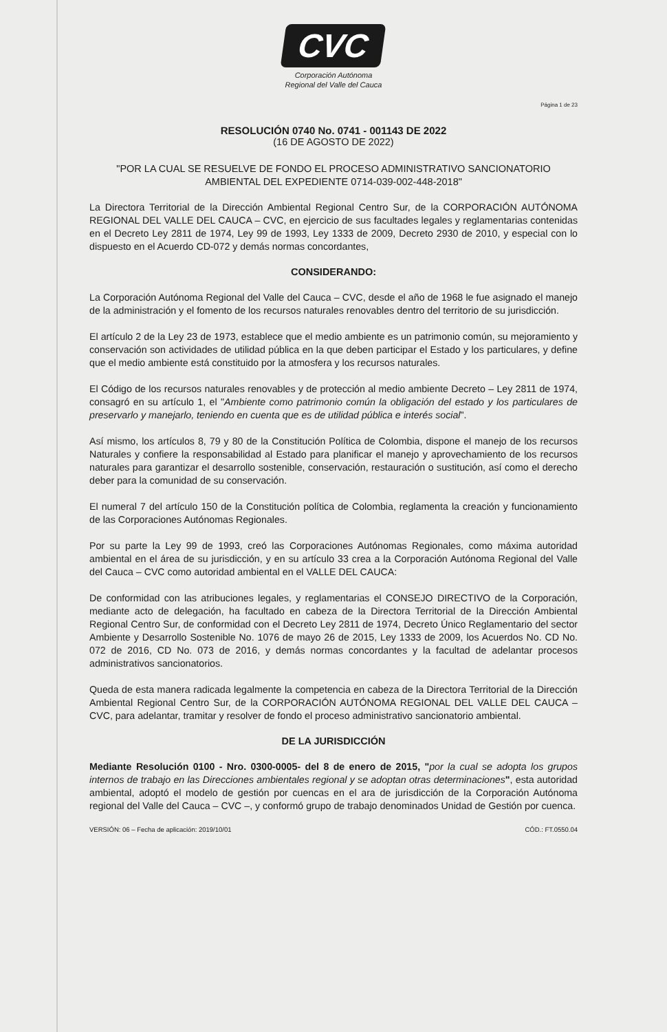CVC
Corporación Autónoma
Regional del Valle del Cauca
Página 1 de 23
RESOLUCIÓN 0740 No. 0741 - 001143 DE 2022
(16 DE AGOSTO DE 2022)
"POR LA CUAL SE RESUELVE DE FONDO EL PROCESO ADMINISTRATIVO SANCIONATORIO AMBIENTAL DEL EXPEDIENTE 0714-039-002-448-2018"
La Directora Territorial de la Dirección Ambiental Regional Centro Sur, de la CORPORACIÓN AUTÓNOMA REGIONAL DEL VALLE DEL CAUCA – CVC, en ejercicio de sus facultades legales y reglamentarias contenidas en el Decreto Ley 2811 de 1974, Ley 99 de 1993, Ley 1333 de 2009, Decreto 2930 de 2010, y especial con lo dispuesto en el Acuerdo CD-072 y demás normas concordantes,
CONSIDERANDO:
La Corporación Autónoma Regional del Valle del Cauca – CVC, desde el año de 1968 le fue asignado el manejo de la administración y el fomento de los recursos naturales renovables dentro del territorio de su jurisdicción.
El artículo 2 de la Ley 23 de 1973, establece que el medio ambiente es un patrimonio común, su mejoramiento y conservación son actividades de utilidad pública en la que deben participar el Estado y los particulares, y define que el medio ambiente está constituido por la atmosfera y los recursos naturales.
El Código de los recursos naturales renovables y de protección al medio ambiente Decreto – Ley 2811 de 1974, consagró en su artículo 1, el "Ambiente como patrimonio común la obligación del estado y los particulares de preservarlo y manejarlo, teniendo en cuenta que es de utilidad pública e interés social".
Así mismo, los artículos 8, 79 y 80 de la Constitución Política de Colombia, dispone el manejo de los recursos Naturales y confiere la responsabilidad al Estado para planificar el manejo y aprovechamiento de los recursos naturales para garantizar el desarrollo sostenible, conservación, restauración o sustitución, así como el derecho deber para la comunidad de su conservación.
El numeral 7 del artículo 150 de la Constitución política de Colombia, reglamenta la creación y funcionamiento de las Corporaciones Autónomas Regionales.
Por su parte la Ley 99 de 1993, creó las Corporaciones Autónomas Regionales, como máxima autoridad ambiental en el área de su jurisdicción, y en su artículo 33 crea a la Corporación Autónoma Regional del Valle del Cauca – CVC como autoridad ambiental en el VALLE DEL CAUCA:
De conformidad con las atribuciones legales, y reglamentarias el CONSEJO DIRECTIVO de la Corporación, mediante acto de delegación, ha facultado en cabeza de la Directora Territorial de la Dirección Ambiental Regional Centro Sur, de conformidad con el Decreto Ley 2811 de 1974, Decreto Único Reglamentario del sector Ambiente y Desarrollo Sostenible No. 1076 de mayo 26 de 2015, Ley 1333 de 2009, los Acuerdos No. CD No. 072 de 2016, CD No. 073 de 2016, y demás normas concordantes y la facultad de adelantar procesos administrativos sancionatorios.
Queda de esta manera radicada legalmente la competencia en cabeza de la Directora Territorial de la Dirección Ambiental Regional Centro Sur, de la CORPORACIÓN AUTÓNOMA REGIONAL DEL VALLE DEL CAUCA – CVC, para adelantar, tramitar y resolver de fondo el proceso administrativo sancionatorio ambiental.
DE LA JURISDICCIÓN
Mediante Resolución 0100 - Nro. 0300-0005- del 8 de enero de 2015, "por la cual se adopta los grupos internos de trabajo en las Direcciones ambientales regional y se adoptan otras determinaciones", esta autoridad ambiental, adoptó el modelo de gestión por cuencas en el ara de jurisdicción de la Corporación Autónoma regional del Valle del Cauca – CVC –, y conformó grupo de trabajo denominados Unidad de Gestión por cuenca.
VERSIÓN: 06 – Fecha de aplicación: 2019/10/01 CÓD.: FT.0550.04